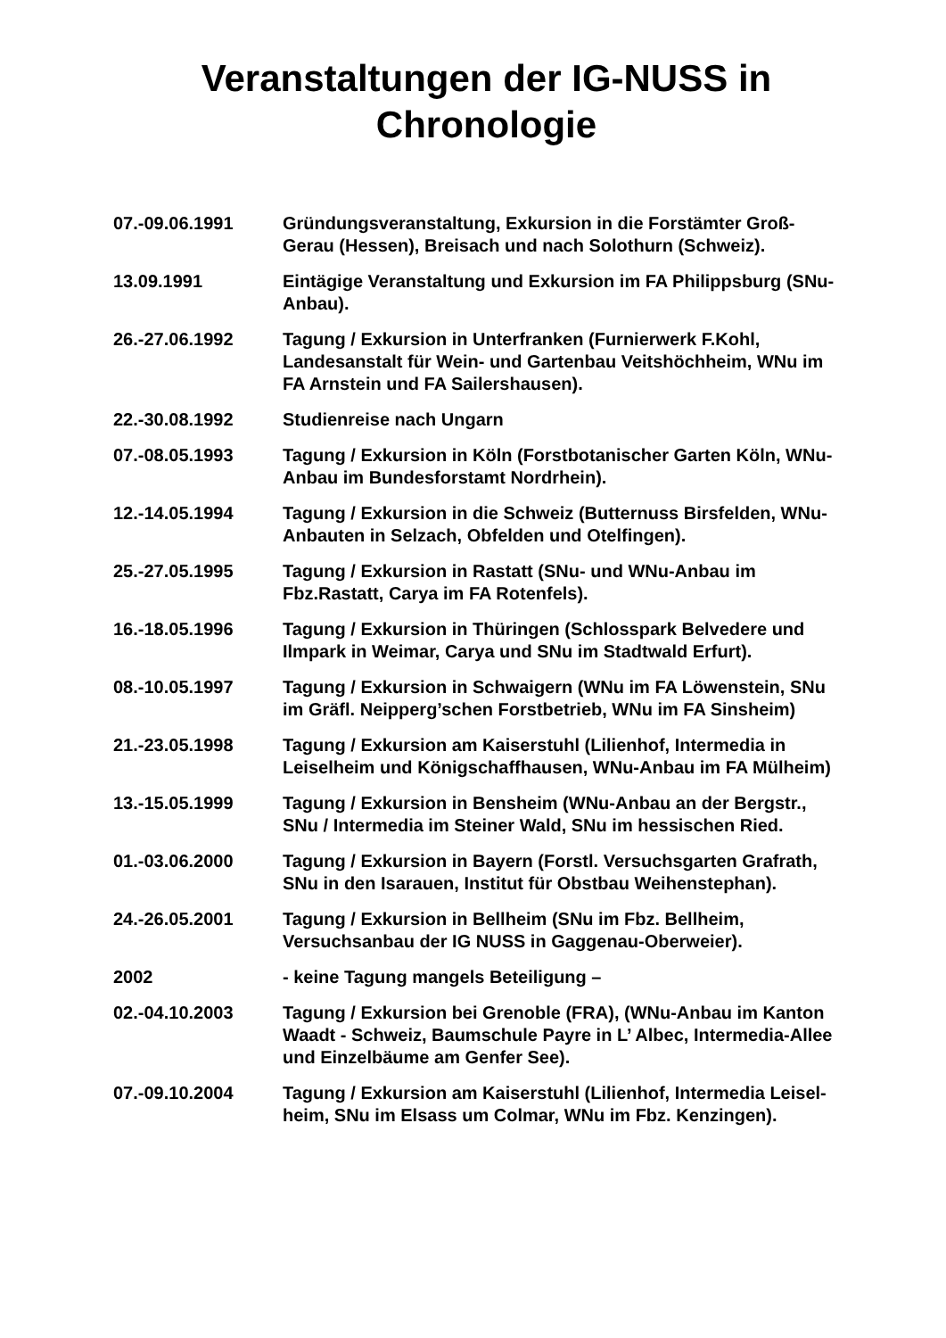Veranstaltungen der IG-NUSS in
Chronologie
07.-09.06.1991 Gründungsveranstaltung, Exkursion in die Forstämter Groß-Gerau (Hessen), Breisach und nach Solothurn (Schweiz).
13.09.1991 Eintägige Veranstaltung und Exkursion im FA Philippsburg (SNu-Anbau).
26.-27.06.1992 Tagung / Exkursion in Unterfranken (Furnierwerk F.Kohl, Landesanstalt für Wein- und Gartenbau Veitshöchheim, WNu im FA Arnstein und FA Sailershausen).
22.-30.08.1992 Studienreise nach Ungarn
07.-08.05.1993 Tagung / Exkursion in Köln (Forstbotanischer Garten Köln, WNu-Anbau im Bundesforstamt Nordrhein).
12.-14.05.1994 Tagung / Exkursion in die Schweiz (Butternuss Birsfelden, WNu-Anbauten in Selzach, Obfelden und Otelfingen).
25.-27.05.1995 Tagung / Exkursion in Rastatt (SNu- und WNu-Anbau im Fbz.Rastatt, Carya im FA Rotenfels).
16.-18.05.1996 Tagung / Exkursion in Thüringen (Schlosspark Belvedere und Ilmpark in Weimar, Carya und SNu im Stadtwald Erfurt).
08.-10.05.1997 Tagung / Exkursion in Schwaigern (WNu im FA Löwenstein, SNu im Gräfl. Neipperg’schen Forstbetrieb, WNu im FA Sinsheim)
21.-23.05.1998 Tagung / Exkursion am Kaiserstuhl (Lilienhof, Intermedia in Leiselheim und Königschaffhausen, WNu-Anbau im FA Mülheim)
13.-15.05.1999 Tagung / Exkursion in Bensheim (WNu-Anbau an der Bergstr., SNu / Intermedia im Steiner Wald, SNu im hessischen Ried.
01.-03.06.2000 Tagung / Exkursion in Bayern (Forstl. Versuchsgarten Grafrath, SNu in den Isarauen, Institut für Obstbau Weihenstephan).
24.-26.05.2001 Tagung / Exkursion in Bellheim (SNu im Fbz. Bellheim, Versuchsanbau der IG NUSS in Gaggenau-Oberweier).
2002 - keine Tagung mangels Beteiligung –
02.-04.10.2003 Tagung / Exkursion bei Grenoble (FRA), (WNu-Anbau im Kanton Waadt - Schweiz, Baumschule Payre in L’ Albec, Intermedia-Allee und Einzelbäume am Genfer See).
07.-09.10.2004 Tagung / Exkursion am Kaiserstuhl (Lilienhof, Intermedia Leisel-heim, SNu im Elsass um Colmar, WNu im Fbz. Kenzingen).